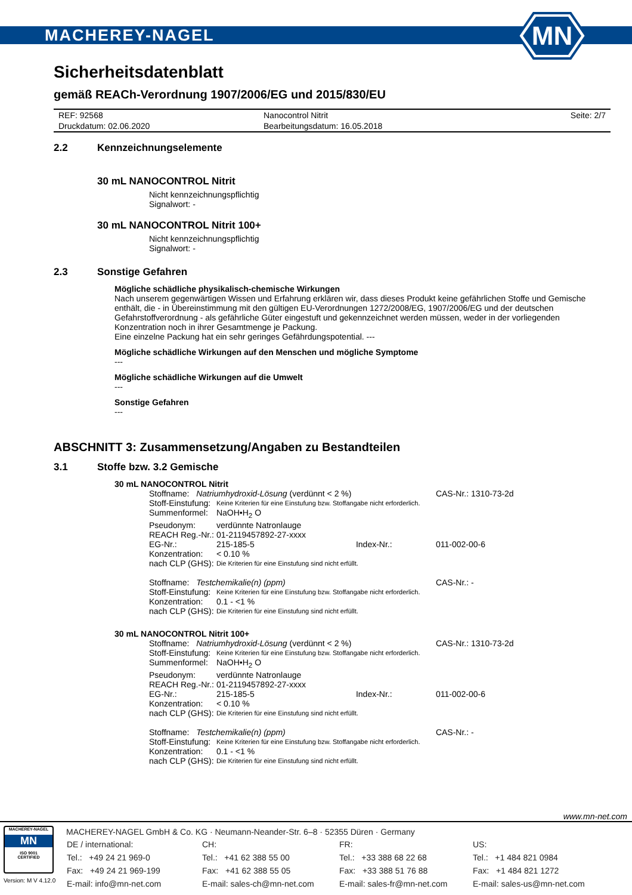MACHEREY-NAGEL
MN
Sicherheitsdatenblatt
gemäß REACh-Verordnung 1907/2006/EG und 2015/830/EU
| REF: 92568 | Nanocontrol Nitrit | Seite: 2/7 |
| Druckdatum: 02.06.2020 | Bearbeitungsdatum: 16.05.2018 | |
2.2 Kennzeichnungselemente
30 mL NANOCONTROL Nitrit
Nicht kennzeichnungspflichtig
Signalwort: -
30 mL NANOCONTROL Nitrit 100+
Nicht kennzeichnungspflichtig
Signalwort: -
2.3 Sonstige Gefahren
Mögliche schädliche physikalisch-chemische Wirkungen
Nach unserem gegenwärtigen Wissen und Erfahrung erklären wir, dass dieses Produkt keine gefährlichen Stoffe und Gemische enthält, die - in Übereinstimmung mit den gültigen EU-Verordnungen 1272/2008/EG, 1907/2006/EG und der deutschen Gefahrstoffverordnung - als gefährliche Güter eingestuft und gekennzeichnet werden müssen, weder in der vorliegenden Konzentration noch in ihrer Gesamtmenge je Packung.
Eine einzelne Packung hat ein sehr geringes Gefährdungspotential. ---
Mögliche schädliche Wirkungen auf den Menschen und mögliche Symptome
---
Mögliche schädliche Wirkungen auf die Umwelt
---
Sonstige Gefahren
---
ABSCHNITT 3: Zusammensetzung/Angaben zu Bestandteilen
3.1 Stoffe bzw. 3.2 Gemische
30 mL NANOCONTROL Nitrit
| Stoffname: Natriumhydroxid-Lösung (verdünnt < 2 %) | | | CAS-Nr.: 1310-73-2d |
| Stoff-Einstufung: | Keine Kriterien für eine Einstufung bzw. Stoffangabe nicht erforderlich. | | |
| Summenformel: | NaOH•H<sub>2</sub> O | | |
| Pseudonym: | verdünnte Natronlauge | | |
| REACH Reg.-Nr.: | 01-2119457892-27-xxxx | | |
| EG-Nr.: | 215-185-5 | Index-Nr.: | 011-002-00-6 |
| Konzentration: | < 0.10 % | | |
| nach CLP (GHS): | Die Kriterien für eine Einstufung sind nicht erfüllt. | | |
| Stoffname: Testchemikalie(n) (ppm) | | | CAS-Nr.: - |
| Stoff-Einstufung: | Keine Kriterien für eine Einstufung bzw. Stoffangabe nicht erforderlich. | | |
| Konzentration: | 0.1 - <1 % | | |
| nach CLP (GHS): | Die Kriterien für eine Einstufung sind nicht erfüllt. | | |
30 mL NANOCONTROL Nitrit 100+
| Stoffname: Natriumhydroxid-Lösung (verdünnt < 2 %) | | | CAS-Nr.: 1310-73-2d |
| Stoff-Einstufung: | Keine Kriterien für eine Einstufung bzw. Stoffangabe nicht erforderlich. | | |
| Summenformel: | NaOH•H<sub>2</sub> O | | |
| Pseudonym: | verdünnte Natronlauge | | |
| REACH Reg.-Nr.: | 01-2119457892-27-xxxx | | |
| EG-Nr.: | 215-185-5 | Index-Nr.: | 011-002-00-6 |
| Konzentration: | < 0.10 % | | |
| nach CLP (GHS): | Die Kriterien für eine Einstufung sind nicht erfüllt. | | |
| Stoffname: Testchemikalie(n) (ppm) | | | CAS-Nr.: - |
| Stoff-Einstufung: | Keine Kriterien für eine Einstufung bzw. Stoffangabe nicht erforderlich. | | |
| Konzentration: | 0.1 - <1 % | | |
| nach CLP (GHS): | Die Kriterien für eine Einstufung sind nicht erfüllt. | | |
www.mn-net.com
MACHEREY-NAGEL
MN
ISO 9001
CERTIFIED
Version: M V 4.12.0
MACHEREY-NAGEL GmbH & Co. KG · Neumann-Neander-Str. 6–8 · 52355 Düren · Germany
| DE / international: | CH: | FR: | US: |
| Tel.: +49 24 21 969-0 | Tel.: +41 62 388 55 00 | Tel.: +33 388 68 22 68 | Tel.: +1 484 821 0984 |
| Fax: +49 24 21 969-199 | Fax: +41 62 388 55 05 | Fax: +33 388 51 76 88 | Fax: +1 484 821 1272 |
| E-mail: info@mn-net.com | E-mail: sales-ch@mn-net.com | E-mail: sales-fr@mn-net.com | E-mail: sales-us@mn-net.com |